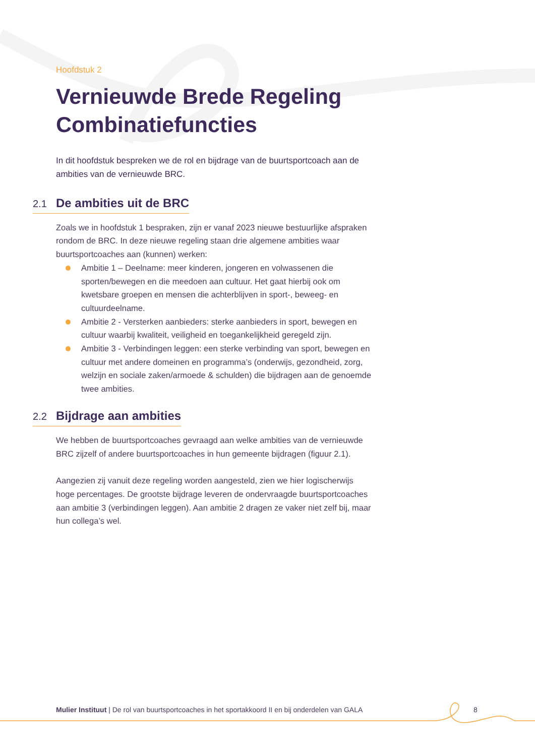Hoofdstuk 2
Vernieuwde Brede Regeling Combinatiefuncties
In dit hoofdstuk bespreken we de rol en bijdrage van de buurtsportcoach aan de ambities van de vernieuwde BRC.
2.1 De ambities uit de BRC
Zoals we in hoofdstuk 1 bespraken, zijn er vanaf 2023 nieuwe bestuurlijke afspraken rondom de BRC. In deze nieuwe regeling staan drie algemene ambities waar buurtsportcoaches aan (kunnen) werken:
Ambitie 1 – Deelname: meer kinderen, jongeren en volwassenen die sporten/bewegen en die meedoen aan cultuur. Het gaat hierbij ook om kwetsbare groepen en mensen die achterblijven in sport-, beweeg- en cultuurdeelname.
Ambitie 2 - Versterken aanbieders: sterke aanbieders in sport, bewegen en cultuur waarbij kwaliteit, veiligheid en toegankelijkheid geregeld zijn.
Ambitie 3 - Verbindingen leggen: een sterke verbinding van sport, bewegen en cultuur met andere domeinen en programma’s (onderwijs, gezondheid, zorg, welzijn en sociale zaken/armoede & schulden) die bijdragen aan de genoemde twee ambities.
2.2 Bijdrage aan ambities
We hebben de buurtsportcoaches gevraagd aan welke ambities van de vernieuwde BRC zijzelf of andere buurtsportcoaches in hun gemeente bijdragen (figuur 2.1).
Aangezien zij vanuit deze regeling worden aangesteld, zien we hier logischerwijs hoge percentages. De grootste bijdrage leveren de ondervraagde buurtsportcoaches aan ambitie 3 (verbindingen leggen). Aan ambitie 2 dragen ze vaker niet zelf bij, maar hun collega’s wel.
Mulier Instituut | De rol van buurtsportcoaches in het sportakkoord II en bij onderdelen van GALA 8